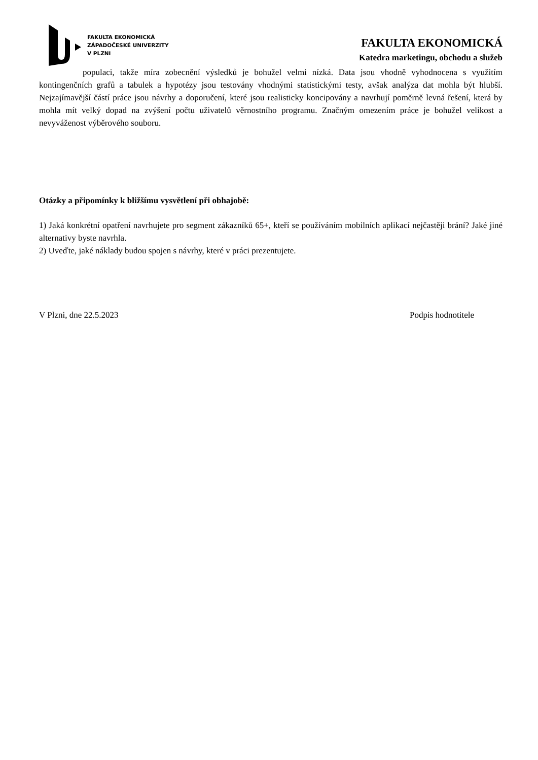FAKULTA EKONOMICKÁ
ZÁPADOČESKÉ UNIVERZITY
V PLZNI
FAKULTA EKONOMICKÁ
Katedra marketingu, obchodu a služeb
populaci, takže míra zobecnění výsledků je bohužel velmi nízká. Data jsou vhodně vyhodnocena s využitím kontingenčních grafů a tabulek a hypotézy jsou testovány vhodnými statistickými testy, avšak analýza dat mohla být hlubší. Nejzajímavější částí práce jsou návrhy a doporučení, které jsou realisticky koncipovány a navrhují poměrně levná řešení, která by mohla mít velký dopad na zvýšení počtu uživatelů věrnostního programu. Značným omezením práce je bohužel velikost a nevyváženost výběrového souboru.
Otázky a připomínky k bližšímu vysvětlení při obhajobě:
1) Jaká konkrétní opatření navrhujete pro segment zákazníků 65+, kteří se používáním mobilních aplikací nejčastěji brání? Jaké jiné alternativy byste navrhla.
2) Uveďte, jaké náklady budou spojen s návrhy, které v práci prezentujete.
V Plzni, dne 22.5.2023 Podpis hodnotitele